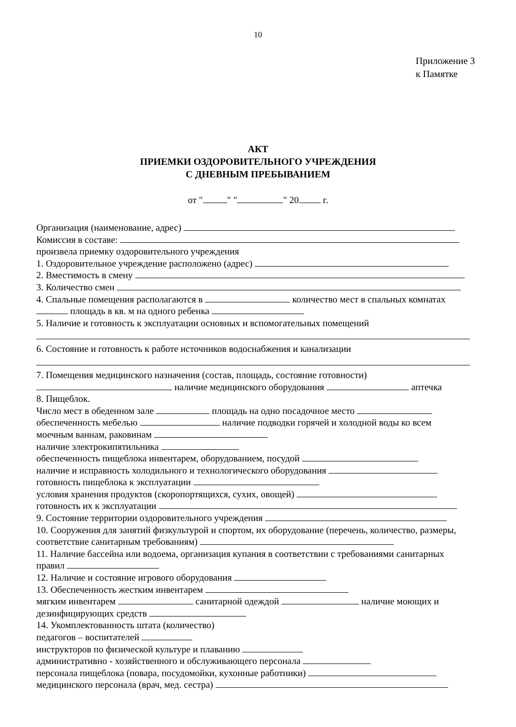10
Приложение 3
к Памятке
АКТ
ПРИЕМКИ ОЗДОРОВИТЕЛЬНОГО УЧРЕЖДЕНИЯ
С ДНЕВНЫМ ПРЕБЫВАНИЕМ
от " " " " 20 г.
Организация (наименование, адрес)
Комиссия в составе:
произвела приемку оздоровительного учреждения
1. Оздоровительное учреждение расположено (адрес)
2. Вместимость в смену
3. Количество смен
4. Спальные помещения располагаются в количество мест в спальных комнатах площадь в кв. м на одного ребенка
5. Наличие и готовность к эксплуатации основных и вспомогательных помещений 6. Состояние и готовность к работе источников водоснабжения и канализации 7. Помещения медицинского назначения (состав, площадь, состояние готовности)
наличие медицинского оборудования аптечка
8. Пищеблок.
Число мест в обеденном зале площадь на одно посадочное место
обеспеченность мебелью наличие подводки горячей и холодной воды ко всем моечным ваннам, раковинам
наличие электрокипятильника
обеспеченность пищеблока инвентарем, оборудованием, посудой
наличие и исправность холодильного и технологического оборудования
готовность пищеблока к эксплуатации
условия хранения продуктов (скоропортящихся, сухих, овощей)
готовность их к эксплуатации
9. Состояние территории оздоровительного учреждения
10. Сооружения для занятий физкультурой и спортом, их оборудование (перечень, количество, размеры, соответствие санитарным требованиям)
11. Наличие бассейна или водоема, организация купания в соответствии с требованиями санитарных правил
12. Наличие и состояние игрового оборудования
13. Обеспеченность жестким инвентарем
мягким инвентарем санитарной одеждой наличие моющих и дезинфицирующих средств
14. Укомплектованность штата (количество)
педагогов – воспитателей
инструкторов по физической культуре и плаванию
административно - хозяйственного и обслуживающего персонала
персонала пищеблока (повара, посудомойки, кухонные работники)
медицинского персонала (врач, мед. сестра)